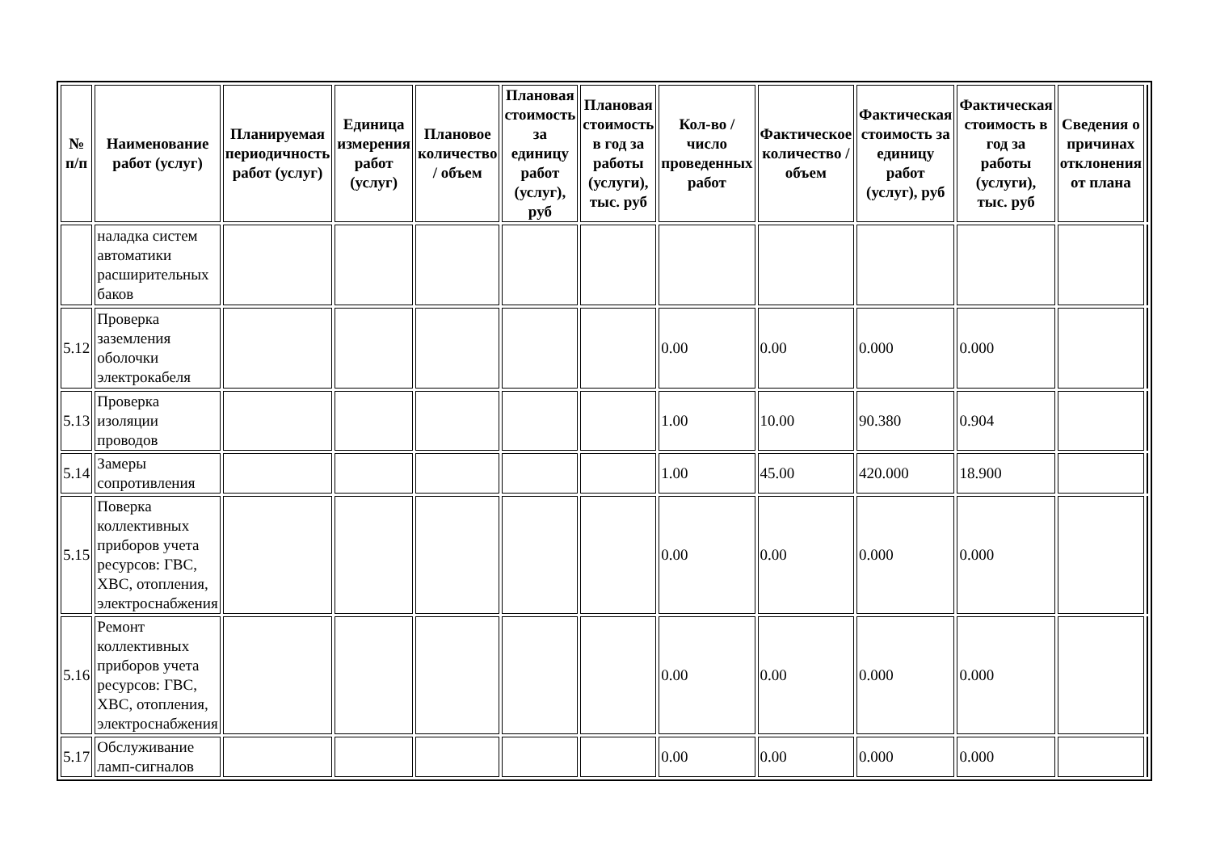| № п/п | Наименование работ (услуг) | Планируемая периодичность работ (услуг) | Единица измерения работ (услуг) | Плановое количество / объем | Плановая стоимость за единицу работ (услуг), руб | Плановая стоимость в год за работы (услуги), тыс. руб | Кол-во / число проведенных работ | Фактическое количество / объем | Фактическая стоимость за единицу работ (услуг), руб | Фактическая стоимость в год за работы (услуги), тыс. руб | Сведения о причинах отклонения от плана | |
| --- | --- | --- | --- | --- | --- | --- | --- | --- | --- | --- | --- | --- |
| | наладка систем автоматики расширительных баков | | | | | | | | | | | |
| 5.12 | Проверка заземления оболочки электрокабеля | | | | | | 0.00 | 0.00 | 0.000 | 0.000 | | |
| 5.13 | Проверка изоляции проводов | | | | | | 1.00 | 10.00 | 90.380 | 0.904 | | |
| 5.14 | Замеры сопротивления | | | | | | 1.00 | 45.00 | 420.000 | 18.900 | | |
| 5.15 | Поверка коллективных приборов учета ресурсов: ГВС, ХВС, отопления, электроснабжения | | | | | | 0.00 | 0.00 | 0.000 | 0.000 | | |
| 5.16 | Ремонт коллективных приборов учета ресурсов: ГВС, ХВС, отопления, электроснабжения | | | | | | 0.00 | 0.00 | 0.000 | 0.000 | | |
| 5.17 | Обслуживание ламп-сигналов | | | | | | 0.00 | 0.00 | 0.000 | 0.000 | | |